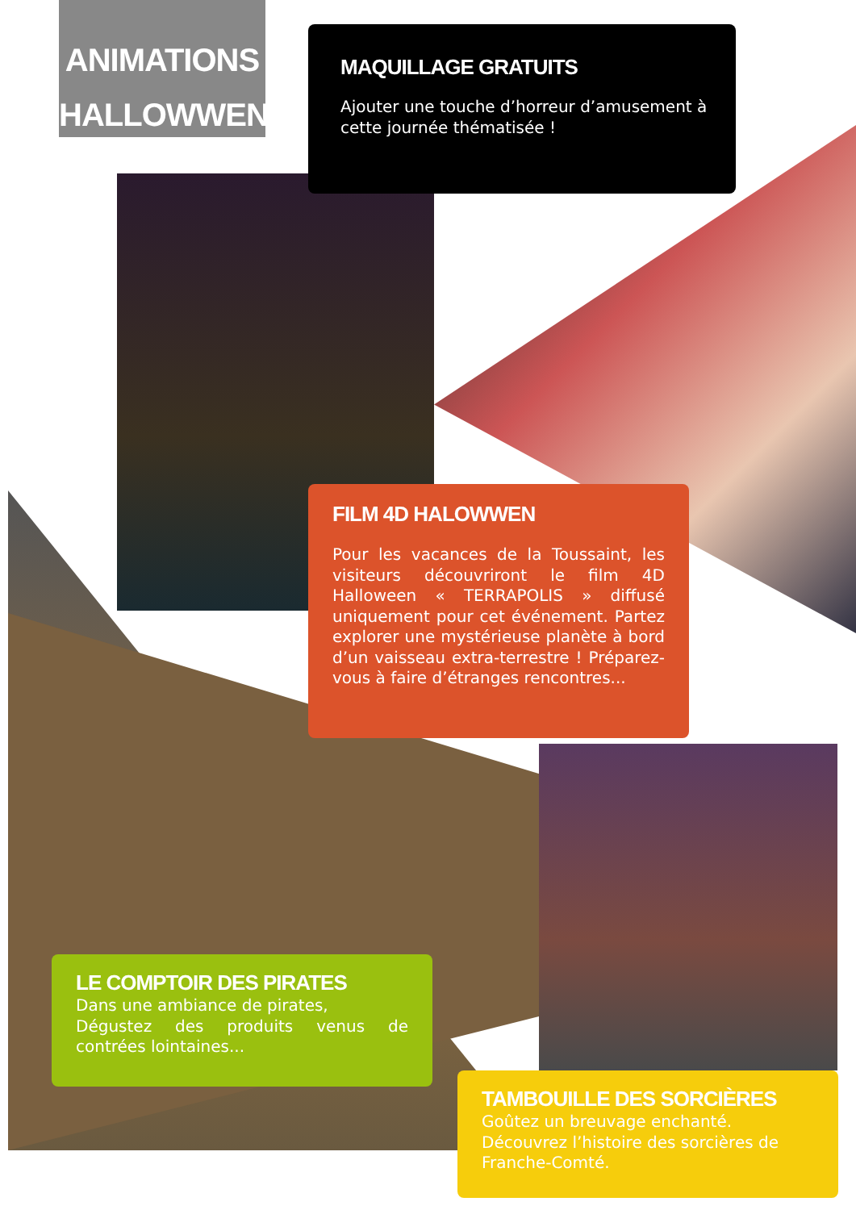ANIMATIONS
HALLOWWEN
MAQUILLAGE GRATUITS
Ajouter une touche d’horreur d’amusement à cette journée thématisée !
FILM 4D HALOWWEN
Pour les vacances de la Toussaint, les visiteurs découvriront le film 4D Halloween « TERRAPOLIS » diffusé uniquement pour cet événement. Partez explorer une mystérieuse planète à bord d’un vaisseau extra-terrestre ! Préparez-vous à faire d’étranges rencontres...
LE COMPTOIR DES PIRATES
Dans une ambiance de pirates,
Dégustez des produits venus de contrées lointaines...
TAMBOUILLE DES SORCIÈRES
Goûtez un breuvage enchanté.
Découvrez l’histoire des sorcières de Franche-Comté.